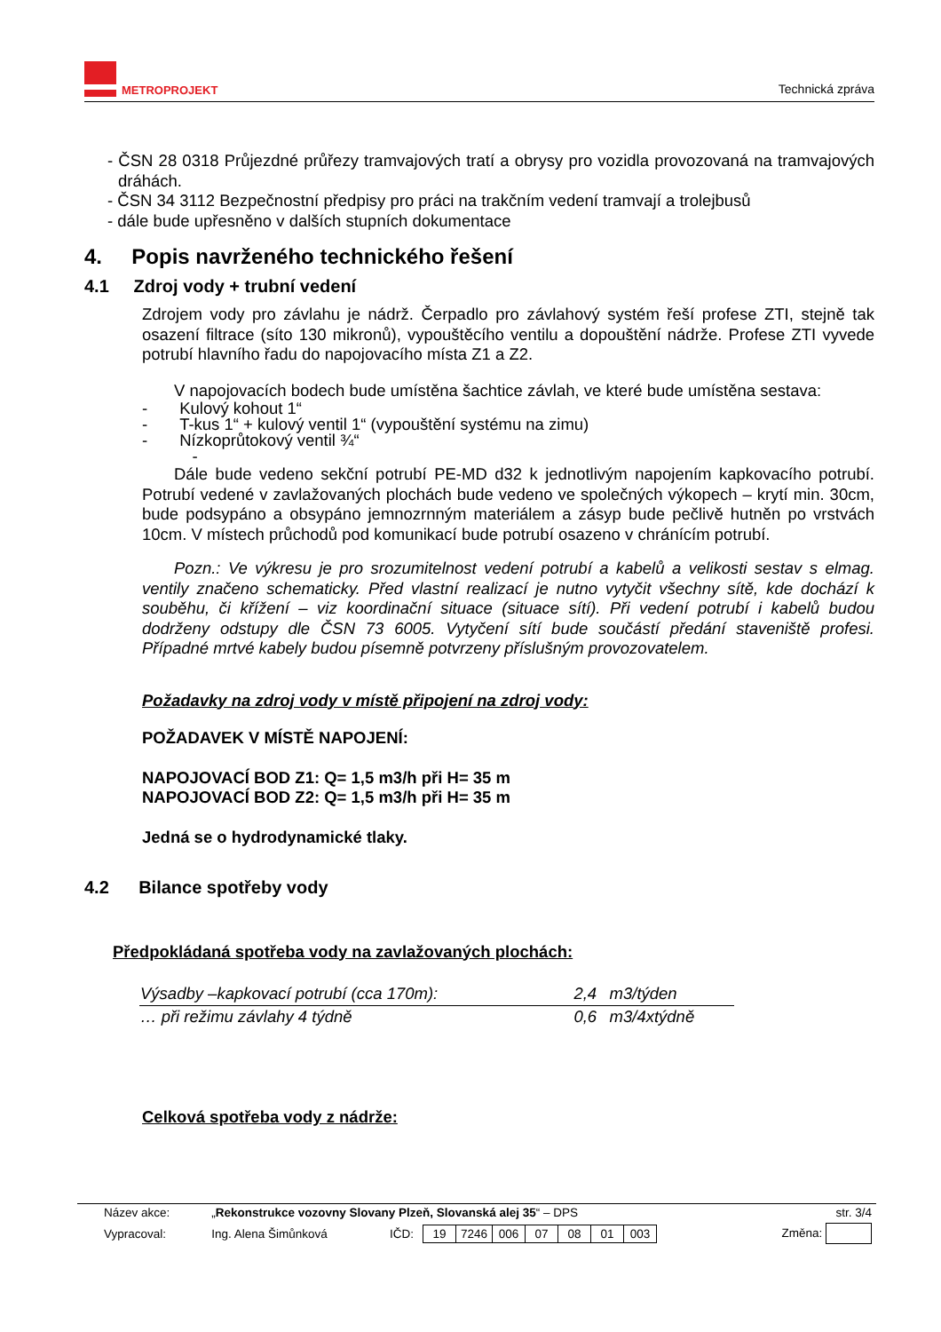METROPROJEKT
Technická zpráva
- ČSN 28 0318 Průjezdné průřezy tramvajových tratí a obrysy pro vozidla provozovaná na tramvajových dráhách.
- ČSN 34 3112 Bezpečnostní předpisy pro práci na trakčním vedení tramvají a trolejbusů
- dále bude upřesněno v dalších stupních dokumentace
4. Popis navrženého technického řešení
4.1 Zdroj vody + trubní vedení
Zdrojem vody pro závlahu je nádrž. Čerpadlo pro závlahový systém řeší profese ZTI, stejně tak osazení filtrace (síto 130 mikronů), vypouštěcího ventilu a dopouštění nádrže. Profese ZTI vyvede potrubí hlavního řadu do napojovacího místa Z1 a Z2.
V napojovacích bodech bude umístěna šachtice závlah, ve které bude umístěna sestava:
- Kulový kohout 1“
- T-kus 1“ + kulový ventil 1“ (vypouštění systému na zimu)
- Nízkoprůtokový ventil ¾“
-
Dále bude vedeno sekční potrubí PE-MD d32 k jednotlivým napojením kapkovacího potrubí. Potrubí vedené v zavlažovaných plochách bude vedeno ve společných výkopech – krytí min. 30cm, bude podsypáno a obsypáno jemnozrnným materiálem a zásyp bude pečlivě hutněn po vrstvách 10cm. V místech průchodů pod komunikací bude potrubí osazeno v chránícím potrubí.
Pozn.: Ve výkresu je pro srozumitelnost vedení potrubí a kabelů a velikosti sestav s elmag. ventily značeno schematicky. Před vlastní realizací je nutno vytyčit všechny sítě, kde dochází k souběhu, či křížení – viz koordinační situace (situace sítí). Při vedení potrubí i kabelů budou dodrženy odstupy dle ČSN 73 6005. Vytyčení sítí bude součástí předání staveniště profesi. Případné mrtvé kabely budou písemně potvrzeny příslušným provozovatelem.
Požadavky na zdroj vody v místě připojení na zdroj vody:
POŽADAVEK V MÍSTĚ NAPOJENÍ:
NAPOJOVACÍ BOD Z1: Q= 1,5 m3/h při H= 35 m
NAPOJOVACÍ BOD Z2: Q= 1,5 m3/h při H= 35 m
Jedná se o hydrodynamické tlaky.
4.2 Bilance spotřeby vody
Předpokládaná spotřeba vody na zavlažovaných plochách:
| Výsadby –kapkovací potrubí (cca 170m): | 2,4 | m3/týden |
| … při režimu závlahy 4 týdně | 0,6 | m3/4xtýdně |
Celková spotřeba vody z nádrže:
| Název akce: | „ Rekonstrukce vozovny Slovany Plzeň, Slovanská alej 35 “ – DPS | | | str. 3/4 |
| Vypracoval: | Ing. Alena Šimůnková | IČD: | / 19 / 7246 / 006 / 07 / 08 / 01 / 003 / | Změna: |